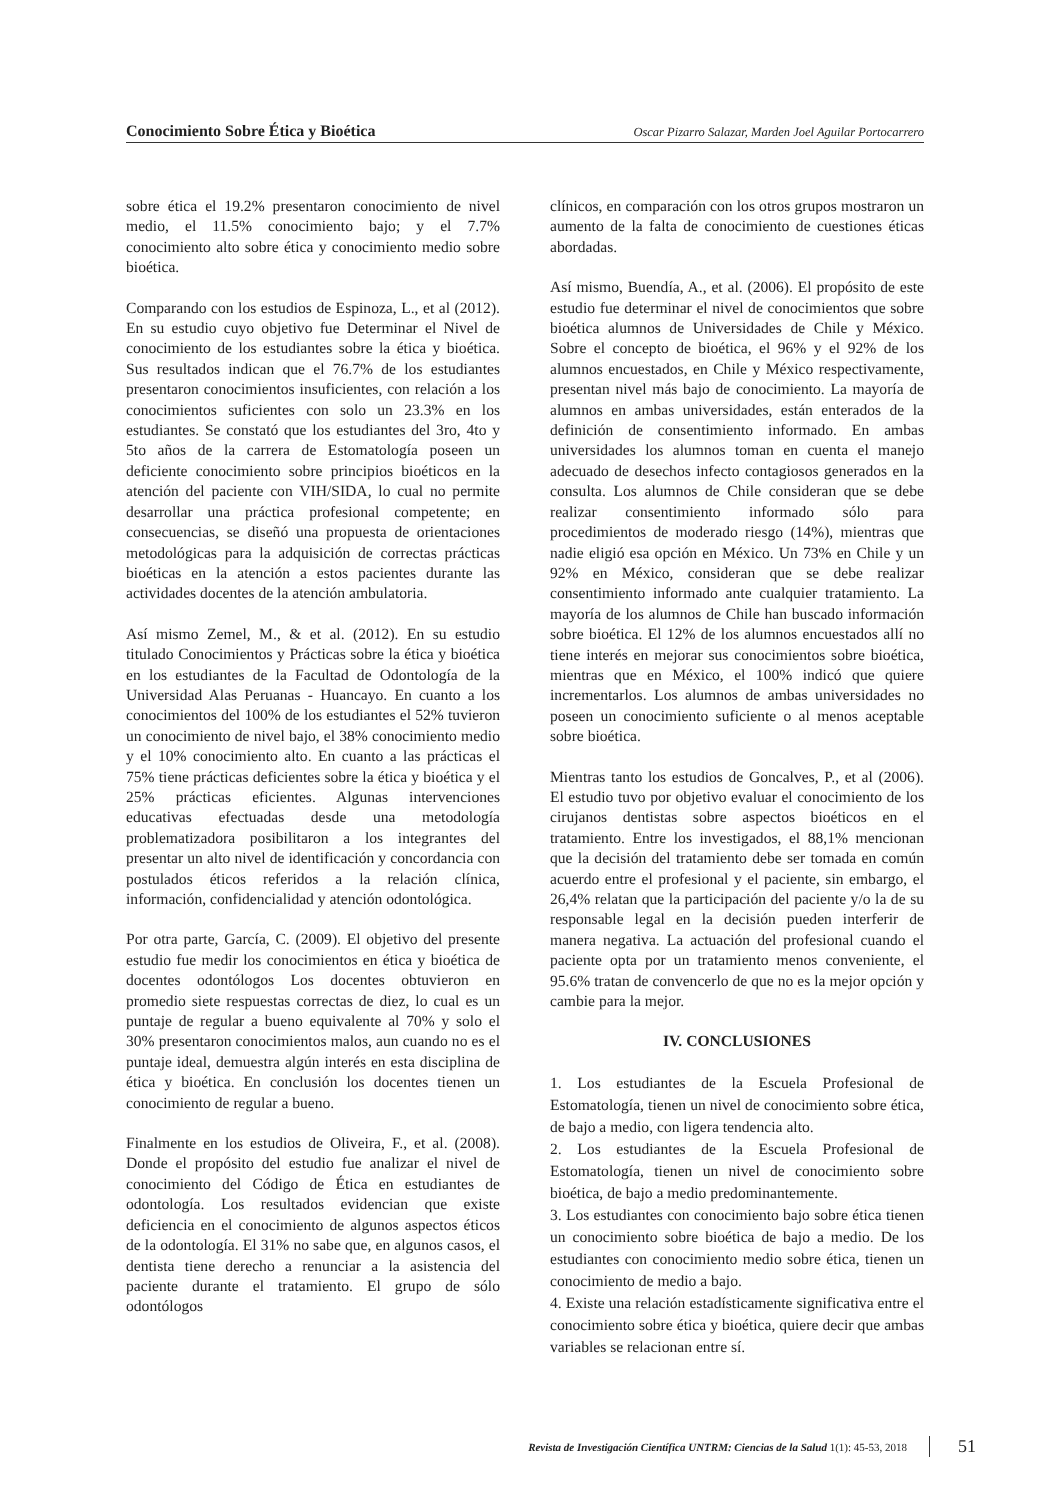Conocimiento Sobre Ética y Bioética Oscar Pizarro Salazar, Marden Joel Aguilar Portocarrero
sobre ética el 19.2% presentaron conocimiento de nivel medio, el 11.5% conocimiento bajo; y el 7.7% conocimiento alto sobre ética y conocimiento medio sobre bioética.
Comparando con los estudios de Espinoza, L., et al (2012). En su estudio cuyo objetivo fue Determinar el Nivel de conocimiento de los estudiantes sobre la ética y bioética. Sus resultados indican que el 76.7% de los estudiantes presentaron conocimientos insuficientes, con relación a los conocimientos suficientes con solo un 23.3% en los estudiantes. Se constató que los estudiantes del 3ro, 4to y 5to años de la carrera de Estomatología poseen un deficiente conocimiento sobre principios bioéticos en la atención del paciente con VIH/SIDA, lo cual no permite desarrollar una práctica profesional competente; en consecuencias, se diseñó una propuesta de orientaciones metodológicas para la adquisición de correctas prácticas bioéticas en la atención a estos pacientes durante las actividades docentes de la atención ambulatoria.
Así mismo Zemel, M., & et al. (2012). En su estudio titulado Conocimientos y Prácticas sobre la ética y bioética en los estudiantes de la Facultad de Odontología de la Universidad Alas Peruanas - Huancayo. En cuanto a los conocimientos del 100% de los estudiantes el 52% tuvieron un conocimiento de nivel bajo, el 38% conocimiento medio y el 10% conocimiento alto. En cuanto a las prácticas el 75% tiene prácticas deficientes sobre la ética y bioética y el 25% prácticas eficientes. Algunas intervenciones educativas efectuadas desde una metodología problematizadora posibilitaron a los integrantes del presentar un alto nivel de identificación y concordancia con postulados éticos referidos a la relación clínica, información, confidencialidad y atención odontológica.
Por otra parte, García, C. (2009). El objetivo del presente estudio fue medir los conocimientos en ética y bioética de docentes odontólogos Los docentes obtuvieron en promedio siete respuestas correctas de diez, lo cual es un puntaje de regular a bueno equivalente al 70% y solo el 30% presentaron conocimientos malos, aun cuando no es el puntaje ideal, demuestra algún interés en esta disciplina de ética y bioética. En conclusión los docentes tienen un conocimiento de regular a bueno.
Finalmente en los estudios de Oliveira, F., et al. (2008). Donde el propósito del estudio fue analizar el nivel de conocimiento del Código de Ética en estudiantes de odontología. Los resultados evidencian que existe deficiencia en el conocimiento de algunos aspectos éticos de la odontología. El 31% no sabe que, en algunos casos, el dentista tiene derecho a renunciar a la asistencia del paciente durante el tratamiento. El grupo de sólo odontólogos
clínicos, en comparación con los otros grupos mostraron un aumento de la falta de conocimiento de cuestiones éticas abordadas.
Así mismo, Buendía, A., et al. (2006). El propósito de este estudio fue determinar el nivel de conocimientos que sobre bioética alumnos de Universidades de Chile y México. Sobre el concepto de bioética, el 96% y el 92% de los alumnos encuestados, en Chile y México respectivamente, presentan nivel más bajo de conocimiento. La mayoría de alumnos en ambas universidades, están enterados de la definición de consentimiento informado. En ambas universidades los alumnos toman en cuenta el manejo adecuado de desechos infecto contagiosos generados en la consulta. Los alumnos de Chile consideran que se debe realizar consentimiento informado sólo para procedimientos de moderado riesgo (14%), mientras que nadie eligió esa opción en México. Un 73% en Chile y un 92% en México, consideran que se debe realizar consentimiento informado ante cualquier tratamiento. La mayoría de los alumnos de Chile han buscado información sobre bioética. El 12% de los alumnos encuestados allí no tiene interés en mejorar sus conocimientos sobre bioética, mientras que en México, el 100% indicó que quiere incrementarlos. Los alumnos de ambas universidades no poseen un conocimiento suficiente o al menos aceptable sobre bioética.
Mientras tanto los estudios de Goncalves, P., et al (2006). El estudio tuvo por objetivo evaluar el conocimiento de los cirujanos dentistas sobre aspectos bioéticos en el tratamiento. Entre los investigados, el 88,1% mencionan que la decisión del tratamiento debe ser tomada en común acuerdo entre el profesional y el paciente, sin embargo, el 26,4% relatan que la participación del paciente y/o la de su responsable legal en la decisión pueden interferir de manera negativa. La actuación del profesional cuando el paciente opta por un tratamiento menos conveniente, el 95.6% tratan de convencerlo de que no es la mejor opción y cambie para la mejor.
IV. CONCLUSIONES
1. Los estudiantes de la Escuela Profesional de Estomatología, tienen un nivel de conocimiento sobre ética, de bajo a medio, con ligera tendencia alto.
2. Los estudiantes de la Escuela Profesional de Estomatología, tienen un nivel de conocimiento sobre bioética, de bajo a medio predominantemente.
3. Los estudiantes con conocimiento bajo sobre ética tienen un conocimiento sobre bioética de bajo a medio. De los estudiantes con conocimiento medio sobre ética, tienen un conocimiento de medio a bajo.
4. Existe una relación estadísticamente significativa entre el conocimiento sobre ética y bioética, quiere decir que ambas variables se relacionan entre sí.
Revista de Investigación Científica UNTRM: Ciencias de la Salud 1(1): 45-53, 2018 51